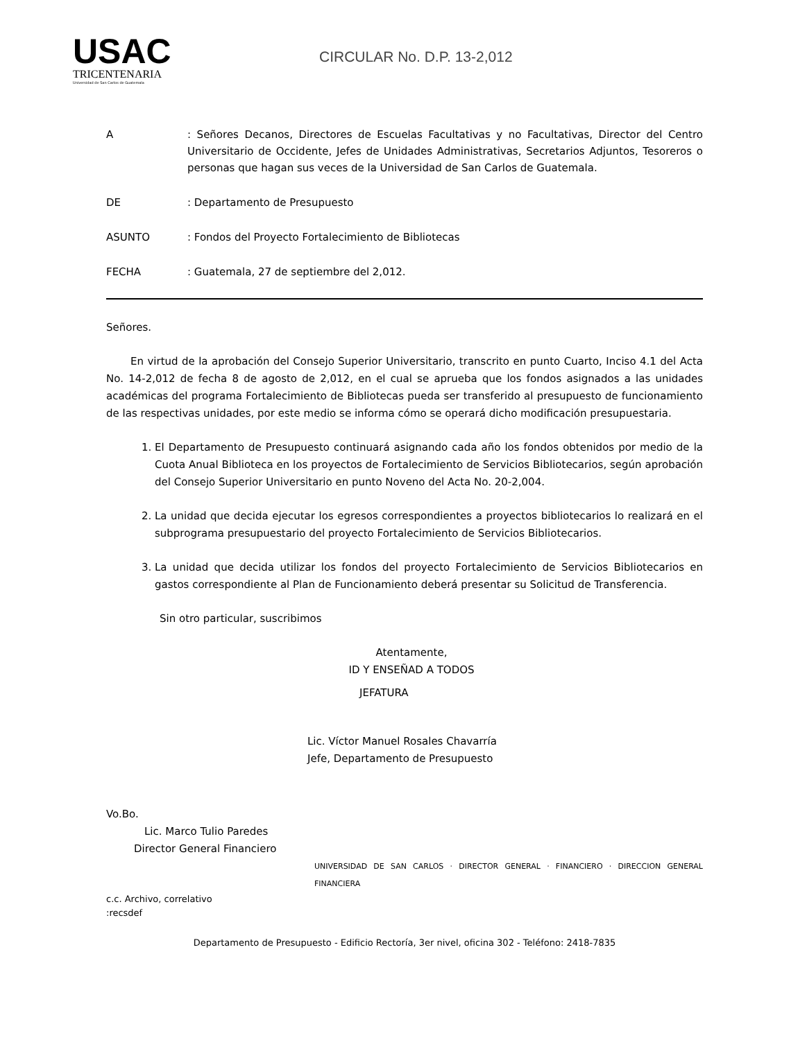USAC
TRICENTENARIA
Universidad de San Carlos de Guatemala
CIRCULAR No. D.P. 13-2,012
A : Señores Decanos, Directores de Escuelas Facultativas y no Facultativas, Director del Centro Universitario de Occidente, Jefes de Unidades Administrativas, Secretarios Adjuntos, Tesoreros o personas que hagan sus veces de la Universidad de San Carlos de Guatemala.
DE : Departamento de Presupuesto
ASUNTO : Fondos del Proyecto Fortalecimiento de Bibliotecas
FECHA : Guatemala, 27 de septiembre del 2,012.
Señores.
En virtud de la aprobación del Consejo Superior Universitario, transcrito en punto Cuarto, Inciso 4.1 del Acta No. 14-2,012 de fecha 8 de agosto de 2,012, en el cual se aprueba que los fondos asignados a las unidades académicas del programa Fortalecimiento de Bibliotecas pueda ser transferido al presupuesto de funcionamiento de las respectivas unidades, por este medio se informa cómo se operará dicho modificación presupuestaria.
1. El Departamento de Presupuesto continuará asignando cada año los fondos obtenidos por medio de la Cuota Anual Biblioteca en los proyectos de Fortalecimiento de Servicios Bibliotecarios, según aprobación del Consejo Superior Universitario en punto Noveno del Acta No. 20-2,004.
2. La unidad que decida ejecutar los egresos correspondientes a proyectos bibliotecarios lo realizará en el subprograma presupuestario del proyecto Fortalecimiento de Servicios Bibliotecarios.
3. La unidad que decida utilizar los fondos del proyecto Fortalecimiento de Servicios Bibliotecarios en gastos correspondiente al Plan de Funcionamiento deberá presentar su Solicitud de Transferencia.
Sin otro particular, suscribimos
Atentamente,
ID Y ENSEÑAD A TODOS
JEFATURA
Lic. Víctor Manuel Rosales Chavarría
Jefe, Departamento de Presupuesto
Vo.Bo.
Lic. Marco Tulio Paredes
Director General Financiero
UNIVERSIDAD DE SAN CARLOS · DIRECTOR GENERAL · FINANCIERO · DIRECCION GENERAL FINANCIERA
c.c. Archivo, correlativo
:recsdef
Departamento de Presupuesto - Edificio Rectoría, 3er nivel, oficina 302 - Teléfono: 2418-7835